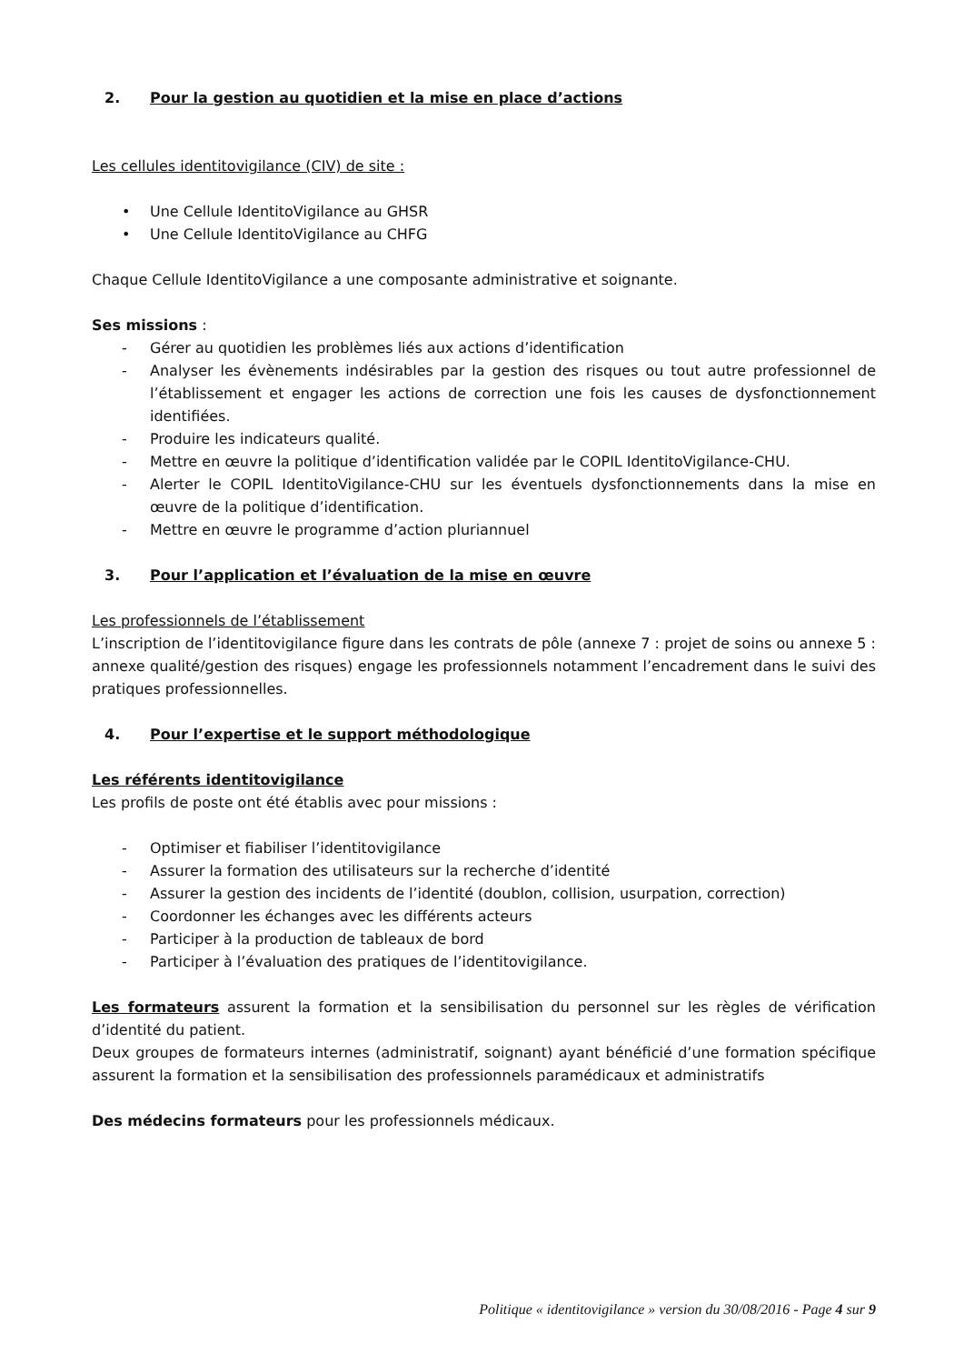2. Pour la gestion au quotidien et la mise en place d’actions
Les cellules identitovigilance (CIV) de site :
• Une Cellule IdentitoVigilance au GHSR
• Une Cellule IdentitoVigilance au CHFG
Chaque Cellule IdentitoVigilance a une composante administrative et soignante.
Ses missions :
- Gérer au quotidien les problèmes liés aux actions d’identification
- Analyser les évènements indésirables par la gestion des risques ou tout autre professionnel de l’établissement et engager les actions de correction une fois les causes de dysfonctionnement identifiées.
- Produire les indicateurs qualité.
- Mettre en œuvre la politique d’identification validée par le COPIL IdentitoVigilance-CHU.
- Alerter le COPIL IdentitoVigilance-CHU sur les éventuels dysfonctionnements dans la mise en œuvre de la politique d’identification.
- Mettre en œuvre le programme d’action pluriannuel
3. Pour l’application et l’évaluation de la mise en œuvre
Les professionnels de l’établissement
L’inscription de l’identitovigilance figure dans les contrats de pôle (annexe 7 : projet de soins ou annexe 5 : annexe qualité/gestion des risques) engage les professionnels notamment l’encadrement dans le suivi des pratiques professionnelles.
4. Pour l’expertise et le support méthodologique
Les référents identitovigilance
Les profils de poste ont été établis avec pour missions :
- Optimiser et fiabiliser l’identitovigilance
- Assurer la formation des utilisateurs sur la recherche d’identité
- Assurer la gestion des incidents de l’identité (doublon, collision, usurpation, correction)
- Coordonner les échanges avec les différents acteurs
- Participer à la production de tableaux de bord
- Participer à l’évaluation des pratiques de l’identitovigilance.
Les formateurs assurent la formation et la sensibilisation du personnel sur les règles de vérification d’identité du patient.
Deux groupes de formateurs internes (administratif, soignant) ayant bénéficié d’une formation spécifique assurent la formation et la sensibilisation des professionnels paramédicaux et administratifs
Des médecins formateurs pour les professionnels médicaux.
Politique « identitovigilance » version du 30/08/2016 - Page 4 sur 9